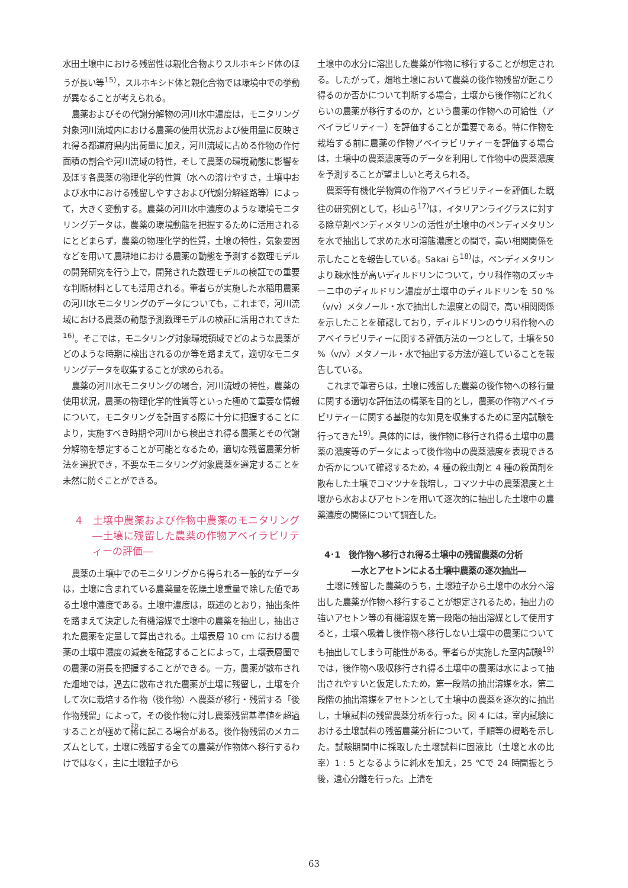水田土壌中における残留性は親化合物よりスルホキシド体のほうが長い等<sup>15)</sup>，スルホキシド体と親化合物では環境中での挙動が異なることが考えられる。
農薬およびその代謝分解物の河川水中濃度は，モニタリング対象河川流域内における農薬の使用状況および使用量に反映され得る都道府県内出荷量に加え，河川流域に占める作物の作付面積の割合や河川流域の特性，そして農薬の環境動態に影響を及ぼす各農薬の物理化学的性質（水への溶けやすさ，土壌中および水中における残留しやすさおよび代謝分解経路等）によって，大きく変動する。農薬の河川水中濃度のような環境モニタリングデータは，農薬の環境動態を把握するために活用されるにとどまらず，農薬の物理化学的性質，土壌の特性，気象要因などを用いて農耕地における農薬の動態を予測する数理モデルの開発研究を行う上で，開発された数理モデルの検証での重要な判断材料としても活用される。筆者らが実施した水稲用農薬の河川水モニタリングのデータについても，これまで，河川流域における農薬の動態予測数理モデルの検証に活用されてきた<sup>16)</sup>。そこでは，モニタリング対象環境領域でどのような農薬がどのような時期に検出されるのか等を踏まえて，適切なモニタリングデータを収集することが求められる。
農薬の河川水モニタリングの場合，河川流域の特性，農薬の使用状況，農薬の物理化学的性質等といった極めて重要な情報について，モニタリングを計画する際に十分に把握することにより，実施すべき時期や河川から検出され得る農薬とその代謝分解物を想定することが可能となるため，適切な残留農薬分析法を選択でき，不要なモニタリング対象農薬を選定することを未然に防ぐことができる。
4　土壌中農薬および作物中農薬のモニタリング―土壌に残留した農薬の作物アベイラビリティーの評価―
農薬の土壌中でのモニタリングから得られる一般的なデータは，土壌に含まれている農薬量を乾燥土壌重量で除した値である土壌中濃度である。土壌中濃度は，既述のとおり，抽出条件を踏まえて決定した有機溶媒で土壌中の農薬を抽出し，抽出された農薬を定量して算出される。土壌表層 10 cm における農薬の土壌中濃度の減衰を確認することによって，土壌表層圏での農薬の消長を把握することができる。一方，農薬が散布された畑地では，過去に散布された農薬が土壌に残留し，土壌を介して次に栽培する作物（後作物）へ農薬が移行・残留する「後作物残留」によって，その後作物に対し農薬残留基準値を超過することが極めて稀に起こる場合がある。後作物残留のメカニズムとして，土壌に残留する全ての農薬が作物体へ移行するわけではなく，主に土壌粒子から
土壌中の水分に溶出した農薬が作物に移行することが想定される。したがって，畑地土壌において農薬の後作物残留が起こり得るのか否かについて判断する場合，土壌から後作物にどれくらいの農薬が移行するのか，という農薬の作物への可給性（アベイラビリティー）を評価することが重要である。特に作物を栽培する前に農薬の作物アベイラビリティーを評価する場合は，土壌中の農薬濃度等のデータを利用して作物中の農薬濃度を予測することが望ましいと考えられる。
農薬等有機化学物質の作物アベイラビリティーを評価した既往の研究例として，杉山ら<sup>17)</sup>は，イタリアンライグラスに対する除草剤ペンディメタリンの活性が土壌中のペンディメタリンを水で抽出して求めた水可溶態濃度との間で，高い相関関係を示したことを報告している。Sakai ら<sup>18)</sup>は，ペンディメタリンより疎水性が高いディルドリンについて，ウリ科作物のズッキーニ中のディルドリン濃度が土壌中のディルドリンを 50 %（v/v）メタノール・水で抽出した濃度との間で，高い相関関係を示したことを確認しており，ディルドリンのウリ科作物へのアベイラビリティーに関する評価方法の一つとして，土壌を50 %（v/v）メタノール・水で抽出する方法が適していることを報告している。
これまで筆者らは，土壌に残留した農薬の後作物への移行量に関する適切な評価法の構築を目的とし，農薬の作物アベイラビリティーに関する基礎的な知見を収集するために室内試験を行ってきた<sup>19)</sup>。具体的には，後作物に移行され得る土壌中の農薬の濃度等のデータによって後作物中の農薬濃度を表現できるか否かについて確認するため，4 種の殺虫剤と 4 種の殺菌剤を散布した土壌でコマツナを栽培し，コマツナ中の農薬濃度と土壌から水およびアセトンを用いて逐次的に抽出した土壌中の農薬濃度の関係について調査した。
4･1　後作物へ移行され得る土壌中の残留農薬の分析
―水とアセトンによる土壌中農薬の逐次抽出―
土壌に残留した農薬のうち，土壌粒子から土壌中の水分へ溶出した農薬が作物へ移行することが想定されるため，抽出力の強いアセトン等の有機溶媒を第一段階の抽出溶媒として使用すると，土壌へ吸着し後作物へ移行しない土壌中の農薬についても抽出してしまう可能性がある。筆者らが実施した室内試験<sup>19)</sup>では，後作物へ吸収移行され得る土壌中の農薬は水によって抽出されやすいと仮定したため，第一段階の抽出溶媒を水，第二段階の抽出溶媒をアセトンとして土壌中の農薬を逐次的に抽出し，土壌試料の残留農薬分析を行った。図 4 には，室内試験における土壌試料の残留農薬分析について，手順等の概略を示した。試験期間中に採取した土壌試料に固液比（土壌と水の比率）1 : 5 となるように純水を加え，25 ℃で 24 時間振とう後，遠心分離を行った。上清を
63